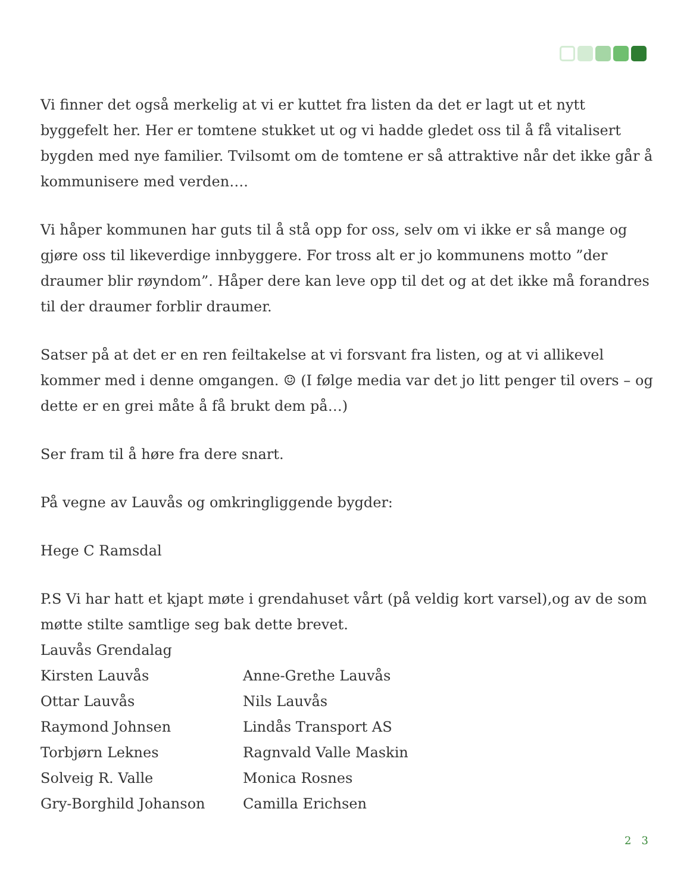Vi finner det også merkelig at vi er kuttet fra listen da det er lagt ut et nytt byggefelt her. Her er tomtene stukket ut og vi hadde gledet oss til å få vitalisert bygden med nye familier. Tvilsomt om de tomtene er så attraktive når det ikke går å kommunisere med verden….
Vi håper kommunen har guts til å stå opp for oss, selv om vi ikke er så mange og gjøre oss til likeverdige innbyggere. For tross alt er jo kommunens motto ”der draumer blir røyndom”. Håper dere kan leve opp til det og at det ikke må forandres til der draumer forblir draumer.
Satser på at det er en ren feiltakelse at vi forsvant fra listen, og at vi allikevel kommer med i denne omgangen. ☺ (I følge media var det jo litt penger til overs – og dette er en grei måte å få brukt dem på…)
Ser fram til å høre fra dere snart.
På vegne av Lauvås og omkringliggende bygder:
Hege C Ramsdal
P.S Vi har hatt et kjapt møte i grendahuset vårt (på veldig kort varsel),og av de som møtte stilte samtlige seg bak dette brevet.
Lauvås Grendalag
Kirsten Lauvås
Anne-Grethe Lauvås
Ottar Lauvås
Nils Lauvås
Raymond Johnsen
Lindås Transport AS
Torbjørn Leknes
Ragnvald Valle Maskin
Solveig R. Valle
Monica Rosnes
Gry-Borghild Johanson
Camilla Erichsen
2 3